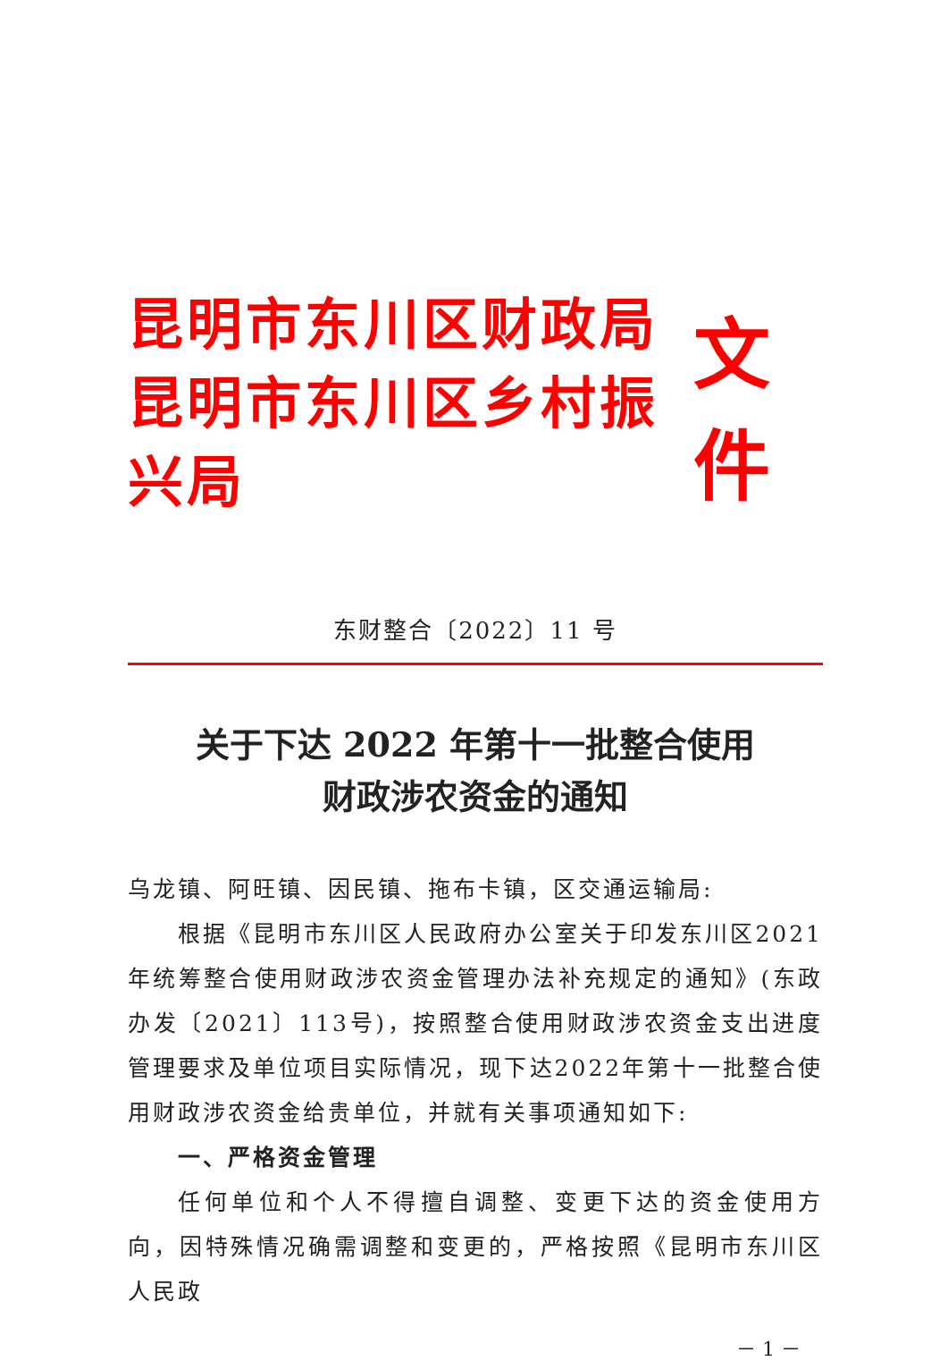昆明市东川区财政局
昆明市东川区乡村振兴局
文件
东财整合〔2022〕11 号
关于下达 2022 年第十一批整合使用
财政涉农资金的通知
乌龙镇、阿旺镇、因民镇、拖布卡镇，区交通运输局:
根据《昆明市东川区人民政府办公室关于印发东川区2021年统筹整合使用财政涉农资金管理办法补充规定的通知》(东政办发〔2021〕113号)，按照整合使用财政涉农资金支出进度管理要求及单位项目实际情况，现下达2022年第十一批整合使用财政涉农资金给贵单位，并就有关事项通知如下:
一、严格资金管理
任何单位和个人不得擅自调整、变更下达的资金使用方向，因特殊情况确需调整和变更的，严格按照《昆明市东川区人民政
－ 1 －